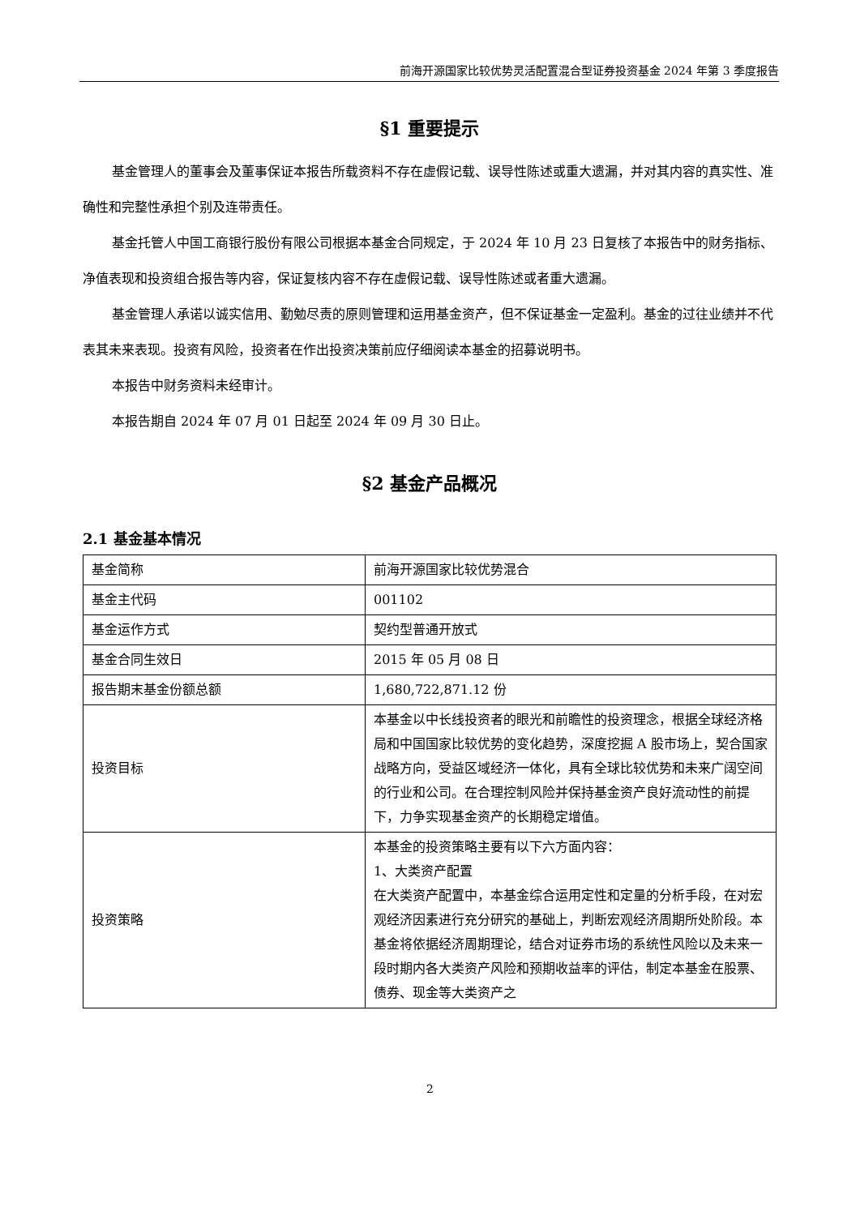前海开源国家比较优势灵活配置混合型证券投资基金 2024 年第 3 季度报告
§1 重要提示
基金管理人的董事会及董事保证本报告所载资料不存在虚假记载、误导性陈述或重大遗漏，并对其内容的真实性、准确性和完整性承担个别及连带责任。
基金托管人中国工商银行股份有限公司根据本基金合同规定，于 2024 年 10 月 23 日复核了本报告中的财务指标、净值表现和投资组合报告等内容，保证复核内容不存在虚假记载、误导性陈述或者重大遗漏。
基金管理人承诺以诚实信用、勤勉尽责的原则管理和运用基金资产，但不保证基金一定盈利。基金的过往业绩并不代表其未来表现。投资有风险，投资者在作出投资决策前应仔细阅读本基金的招募说明书。
本报告中财务资料未经审计。
本报告期自 2024 年 07 月 01 日起至 2024 年 09 月 30 日止。
§2 基金产品概况
2.1 基金基本情况
| 基金简称 | 前海开源国家比较优势混合 |
| 基金主代码 | 001102 |
| 基金运作方式 | 契约型普通开放式 |
| 基金合同生效日 | 2015 年 05 月 08 日 |
| 报告期末基金份额总额 | 1,680,722,871.12 份 |
| 投资目标 | 本基金以中长线投资者的眼光和前瞻性的投资理念，根据全球经济格局和中国国家比较优势的变化趋势，深度挖掘 A 股市场上，契合国家战略方向，受益区域经济一体化，具有全球比较优势和未来广阔空间的行业和公司。在合理控制风险并保持基金资产良好流动性的前提下，力争实现基金资产的长期稳定增值。 |
| 投资策略 | 本基金的投资策略主要有以下六方面内容： 1、大类资产配置 在大类资产配置中，本基金综合运用定性和定量的分析手段，在对宏观经济因素进行充分研究的基础上，判断宏观经济周期所处阶段。本基金将依据经济周期理论，结合对证券市场的系统性风险以及未来一段时期内各大类资产风险和预期收益率的评估，制定本基金在股票、债券、现金等大类资产之 |
2